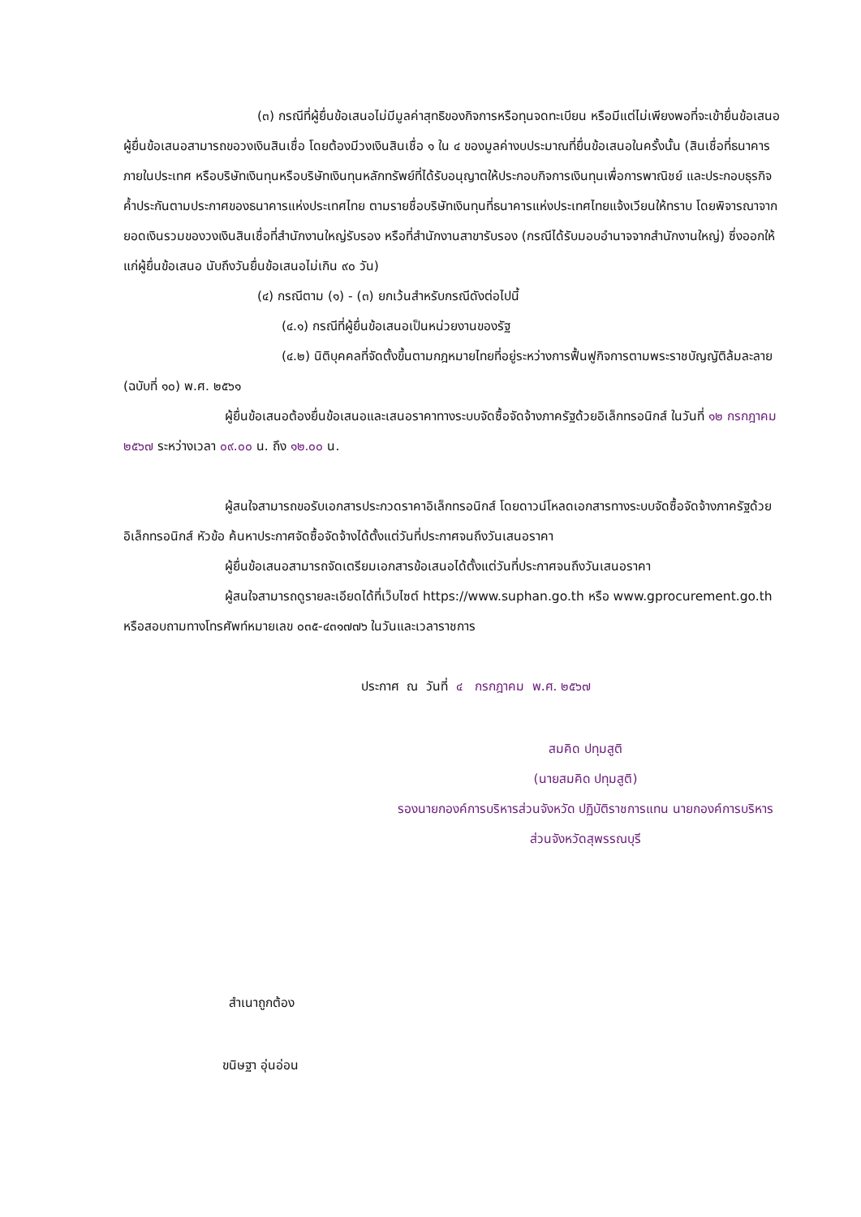(๓) กรณีที่ผู้ยื่นข้อเสนอไม่มีมูลค่าสุทธิของกิจการหรือทุนจดทะเบียน หรือมีแต่ไม่เพียงพอที่จะเข้ายื่นข้อเสนอ ผู้ยื่นข้อเสนอสามารถขอวงเงินสินเชื่อ โดยต้องมีวงเงินสินเชื่อ ๑ ใน ๔ ของมูลค่างบประมาณที่ยื่นข้อเสนอในครั้งนั้น (สินเชื่อที่ธนาคารภายในประเทศ หรือบริษัทเงินทุนหรือบริษัทเงินทุนหลักทรัพย์ที่ได้รับอนุญาตให้ประกอบกิจการเงินทุนเพื่อการพาณิชย์ และประกอบธุรกิจค้ำประกันตามประกาศของธนาคารแห่งประเทศไทย ตามรายชื่อบริษัทเงินทุนที่ธนาคารแห่งประเทศไทยแจ้งเวียนให้ทราบ โดยพิจารณาจากยอดเงินรวมของวงเงินสินเชื่อที่สำนักงานใหญ่รับรอง หรือที่สำนักงานสาขารับรอง (กรณีได้รับมอบอำนาจจากสำนักงานใหญ่) ซึ่งออกให้แก่ผู้ยื่นข้อเสนอ นับถึงวันยื่นข้อเสนอไม่เกิน ๙๐ วัน)
(๔) กรณีตาม (๑) - (๓) ยกเว้นสำหรับกรณีดังต่อไปนี้
(๔.๑) กรณีที่ผู้ยื่นข้อเสนอเป็นหน่วยงานของรัฐ
(๔.๒) นิติบุคคลที่จัดตั้งขึ้นตามกฎหมายไทยที่อยู่ระหว่างการฟื้นฟูกิจการตามพระราชบัญญัติล้มละลาย (ฉบับที่ ๑๐) พ.ศ. ๒๕๖๑
ผู้ยื่นข้อเสนอต้องยื่นข้อเสนอและเสนอราคาทางระบบจัดซื้อจัดจ้างภาครัฐด้วยอิเล็กทรอนิกส์ ในวันที่ ๑๒ กรกฎาคม ๒๕๖๗ ระหว่างเวลา ๐๙.๐๐ น. ถึง ๑๒.๐๐ น.
ผู้สนใจสามารถขอรับเอกสารประกวดราคาอิเล็กทรอนิกส์ โดยดาวน์โหลดเอกสารทางระบบจัดซื้อจัดจ้างภาครัฐด้วยอิเล็กทรอนิกส์ หัวข้อ ค้นหาประกาศจัดซื้อจัดจ้างได้ตั้งแต่วันที่ประกาศจนถึงวันเสนอราคา
ผู้ยื่นข้อเสนอสามารถจัดเตรียมเอกสารข้อเสนอได้ตั้งแต่วันที่ประกาศจนถึงวันเสนอราคา
ผู้สนใจสามารถดูรายละเอียดได้ที่เว็บไซต์ https://www.suphan.go.th หรือ www.gprocurement.go.th หรือสอบถามทางโทรศัพท์หมายเลข ๐๓๕-๔๓๑๗๗๖ ในวันและเวลาราชการ
ประกาศ ณ วันที่ ๔ กรกฎาคม พ.ศ. ๒๕๖๗
สมคิด ปทุมสูติ
(นายสมคิด ปทุมสูติ)
รองนายกองค์การบริหารส่วนจังหวัด ปฏิบัติราชการแทน นายกองค์การบริหารส่วนจังหวัดสุพรรณบุรี
สำเนาถูกต้อง
ขนิษฐา อุ่นอ่อน